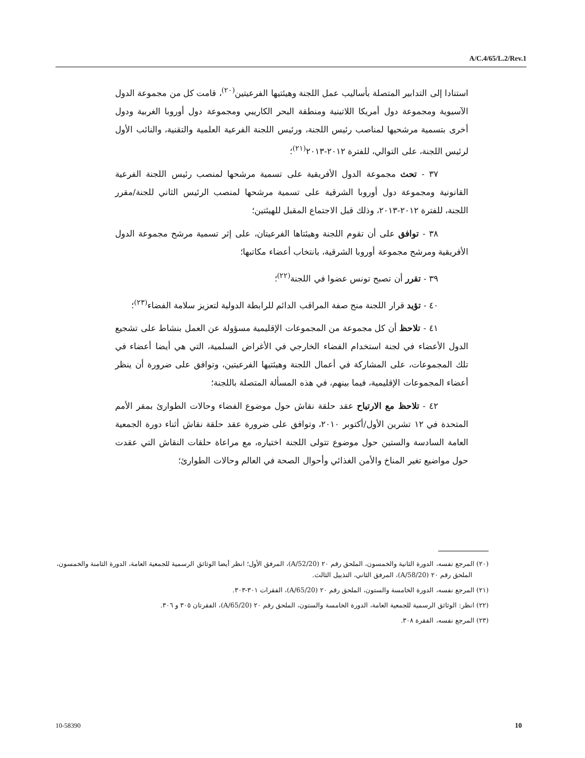A/C.4/65/L.2/Rev.1
استنادا إلى التدابير المتصلة بأساليب عمل اللجنة وهيئتيها الفرعيتين<sup>(٢٠)</sup>، قامت كل من مجموعة الدول الآسيوية ومجموعة دول أمريكا اللاتينية ومنطقة البحر الكاريبي ومجموعة دول أوروبا الغربية ودول أخرى بتسمية مرشحيها لمناصب رئيس اللجنة، ورئيس اللجنة الفرعية العلمية والتقنية، والنائب الأول لرئيس اللجنة، على التوالي، للفترة ٢٠١٢-٢٠١٣<sup>(٢١)</sup>؛
٣٧ - تحث مجموعة الدول الأفريقية على تسمية مرشحها لمنصب رئيس اللجنة الفرعية القانونية ومجموعة دول أوروبا الشرقية على تسمية مرشحها لمنصب الرئيس الثاني للجنة/مقرر اللجنة، للفترة ٢٠١٢-٢٠١٣، وذلك قبل الاجتماع المقبل للهيئتين؛
٣٨ - توافق على أن تقوم اللجنة وهيئتاها الفرعيتان، على إثر تسمية مرشح مجموعة الدول الأفريقية ومرشح مجموعة أوروبا الشرقية، بانتخاب أعضاء مكاتبها؛
٣٩ - تقرر أن تصبح تونس عضوا في اللجنة<sup>(٢٢)</sup>؛
٤٠ - تؤيد قرار اللجنة منح صفة المراقب الدائم للرابطة الدولية لتعزيز سلامة الفضاء<sup>(٢٣)</sup>؛
٤١ - تلاحظ أن كل مجموعة من المجموعات الإقليمية مسؤولة عن العمل بنشاط على تشجيع الدول الأعضاء في لجنة استخدام الفضاء الخارجي في الأغراض السلمية، التي هي أيضا أعضاء في تلك المجموعات، على المشاركة في أعمال اللجنة وهيئتيها الفرعيتين، وتوافق على ضرورة أن ينظر أعضاء المجموعات الإقليمية، فيما بينهم، في هذه المسألة المتصلة باللجنة؛
٤٢ - تلاحظ مع الارتياح عقد حلقة نقاش حول موضوع الفضاء وحالات الطوارئ بمقر الأمم المتحدة في ١٢ تشرين الأول/أكتوبر ٢٠١٠، وتوافق على ضرورة عقد حلقة نقاش أثناء دورة الجمعية العامة السادسة والستين حول موضوع تتولى اللجنة اختياره، مع مراعاة حلقات النقاش التي عقدت حول مواضيع تغير المناخ والأمن الغذائي وأحوال الصحة في العالم وحالات الطوارئ؛
(٢٠) المرجع نفسه، الدورة الثانية والخمسون، الملحق رقم ٢٠ (A/52/20)، المرفق الأول؛ انظر أيضا الوثائق الرسمية للجمعية العامة، الدورة الثامنة والخمسون، الملحق رقم ٢٠ (A/58/20)، المرفق الثاني، التذييل الثالث.
(٢١) المرجع نفسه، الدورة الخامسة والستون، الملحق رقم ٢٠ (A/65/20)، الفقرات ٣٠١-٣٠٣.
(٢٢) انظر: الوثائق الرسمية للجمعية العامة، الدورة الخامسة والستون، الملحق رقم ٢٠ (A/65/20)، الفقرتان ٣٠٥ و ٣٠٦.
(٢٣) المرجع نفسه، الفقرة ٣٠٨.
10-58390 10